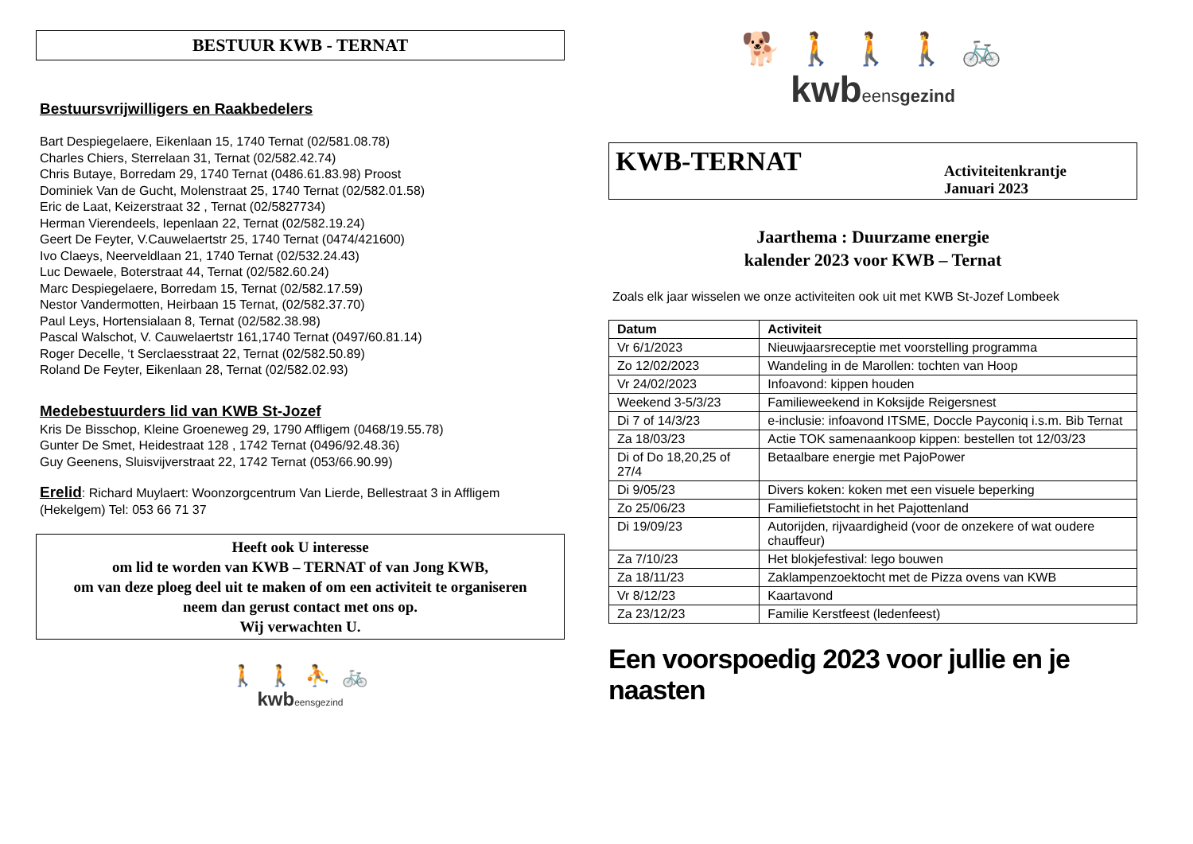BESTUUR KWB - TERNAT
Bestuursvrijwilligers en Raakbedelers
Bart Despiegelaere, Eikenlaan 15, 1740 Ternat (02/581.08.78)
Charles Chiers, Sterrelaan 31, Ternat (02/582.42.74)
Chris Butaye, Borredam 29, 1740 Ternat (0486.61.83.98) Proost
Dominiek Van de Gucht, Molenstraat 25, 1740 Ternat (02/582.01.58)
Eric de Laat, Keizerstraat 32 , Ternat (02/5827734)
Herman Vierendeels, Iepenlaan 22, Ternat (02/582.19.24)
Geert De Feyter, V.Cauwelaertstr 25, 1740 Ternat (0474/421600)
Ivo Claeys, Neerveldlaan 21, 1740 Ternat (02/532.24.43)
Luc Dewaele, Boterstraat 44, Ternat (02/582.60.24)
Marc Despiegelaere, Borredam 15, Ternat (02/582.17.59)
Nestor Vandermotten, Heirbaan 15 Ternat, (02/582.37.70)
Paul Leys, Hortensialaan 8, Ternat (02/582.38.98)
Pascal Walschot, V. Cauwelaertstr 161,1740 Ternat (0497/60.81.14)
Roger Decelle, ‘t Serclaesstraat 22, Ternat (02/582.50.89)
Roland De Feyter, Eikenlaan 28, Ternat (02/582.02.93)
Medebestuurders lid van KWB St-Jozef
Kris De Bisschop, Kleine Groeneweg 29, 1790 Affligem (0468/19.55.78)
Gunter De Smet, Heidestraat 128 , 1742 Ternat (0496/92.48.36)
Guy Geenens, Sluisvijverstraat 22, 1742 Ternat (053/66.90.99)
Erelid: Richard Muylaert: Woonzorgcentrum Van Lierde, Bellestraat 3 in Affligem (Hekelgem) Tel: 053 66 71 37
Heeft ook U interesse
om lid te worden van KWB – TERNAT of van Jong KWB,
om van deze ploeg deel uit te maken of om een activiteit te organiseren
neem dan gerust contact met ons op.
Wij verwachten U.
🚶 🚶 ⛹ 🚲
kwbeensgezind
🐕 🚶 🚶 🚶 🚲
kwbeensgezind
KWB-TERNAT
Activiteitenkrantje
Januari 2023
Jaarthema : Duurzame energie
kalender 2023 voor KWB – Ternat
Zoals elk jaar wisselen we onze activiteiten ook uit met KWB St-Jozef Lombeek
| Datum | Activiteit |
| --- | --- |
| Vr 6/1/2023 | Nieuwjaarsreceptie met voorstelling programma |
| Zo 12/02/2023 | Wandeling in de Marollen: tochten van Hoop |
| Vr 24/02/2023 | Infoavond: kippen houden |
| Weekend 3-5/3/23 | Familieweekend in Koksijde Reigersnest |
| Di 7 of 14/3/23 | e-inclusie: infoavond ITSME, Doccle Payconiq i.s.m. Bib Ternat |
| Za 18/03/23 | Actie TOK samenaankoop kippen: bestellen tot 12/03/23 |
| Di of Do 18,20,25 of 27/4 | Betaalbare energie met PajoPower |
| Di 9/05/23 | Divers koken: koken met een visuele beperking |
| Zo 25/06/23 | Familiefietstocht in het Pajottenland |
| Di 19/09/23 | Autorijden, rijvaardigheid (voor de onzekere of wat oudere chauffeur) |
| Za 7/10/23 | Het blokjefestival: lego bouwen |
| Za 18/11/23 | Zaklampenzoektocht met de Pizza ovens van KWB |
| Vr 8/12/23 | Kaartavond |
| Za 23/12/23 | Familie Kerstfeest (ledenfeest) |
Een voorspoedig 2023 voor jullie en je naasten